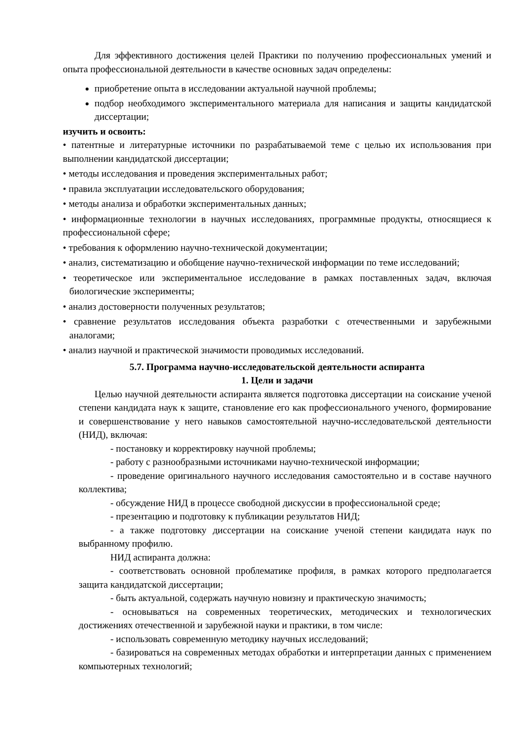Для эффективного достижения целей Практики по получению профессиональных умений и опыта профессиональной деятельности в качестве основных задач определены:
приобретение опыта в исследовании актуальной научной проблемы;
подбор необходимого экспериментального материала для написания и защиты кандидатской диссертации;
изучить и освоить:
• патентные и литературные источники по разрабатываемой теме с целью их использования при выполнении кандидатской диссертации;
• методы исследования и проведения экспериментальных работ;
• правила эксплуатации исследовательского оборудования;
• методы анализа и обработки экспериментальных данных;
• информационные технологии в научных исследованиях, программные продукты, относящиеся к профессиональной сфере;
• требования к оформлению научно-технической документации;
• анализ, систематизацию и обобщение научно-технической информации по теме исследований;
• теоретическое или экспериментальное исследование в рамках поставленных задач, включая биологические эксперименты;
• анализ достоверности полученных результатов;
• сравнение результатов исследования объекта разработки с отечественными и зарубежными аналогами;
• анализ научной и практической значимости проводимых исследований.
5.7. Программа научно-исследовательской деятельности аспиранта
1. Цели и задачи
Целью научной деятельности аспиранта является подготовка диссертации на соискание ученой степени кандидата наук к защите, становление его как профессионального ученого, формирование и совершенствование у него навыков самостоятельной научно-исследовательской деятельности (НИД), включая:
- постановку и корректировку научной проблемы;
- работу с разнообразными источниками научно-технической информации;
- проведение оригинального научного исследования самостоятельно и в составе научного коллектива;
- обсуждение НИД в процессе свободной дискуссии в профессиональной среде;
- презентацию и подготовку к публикации результатов НИД;
- а также подготовку диссертации на соискание ученой степени кандидата наук по выбранному профилю.
НИД аспиранта должна:
- соответствовать основной проблематике профиля, в рамках которого предполагается защита кандидатской диссертации;
- быть актуальной, содержать научную новизну и практическую значимость;
- основываться на современных теоретических, методических и технологических достижениях отечественной и зарубежной науки и практики, в том числе:
- использовать современную методику научных исследований;
- базироваться на современных методах обработки и интерпретации данных с применением компьютерных технологий;